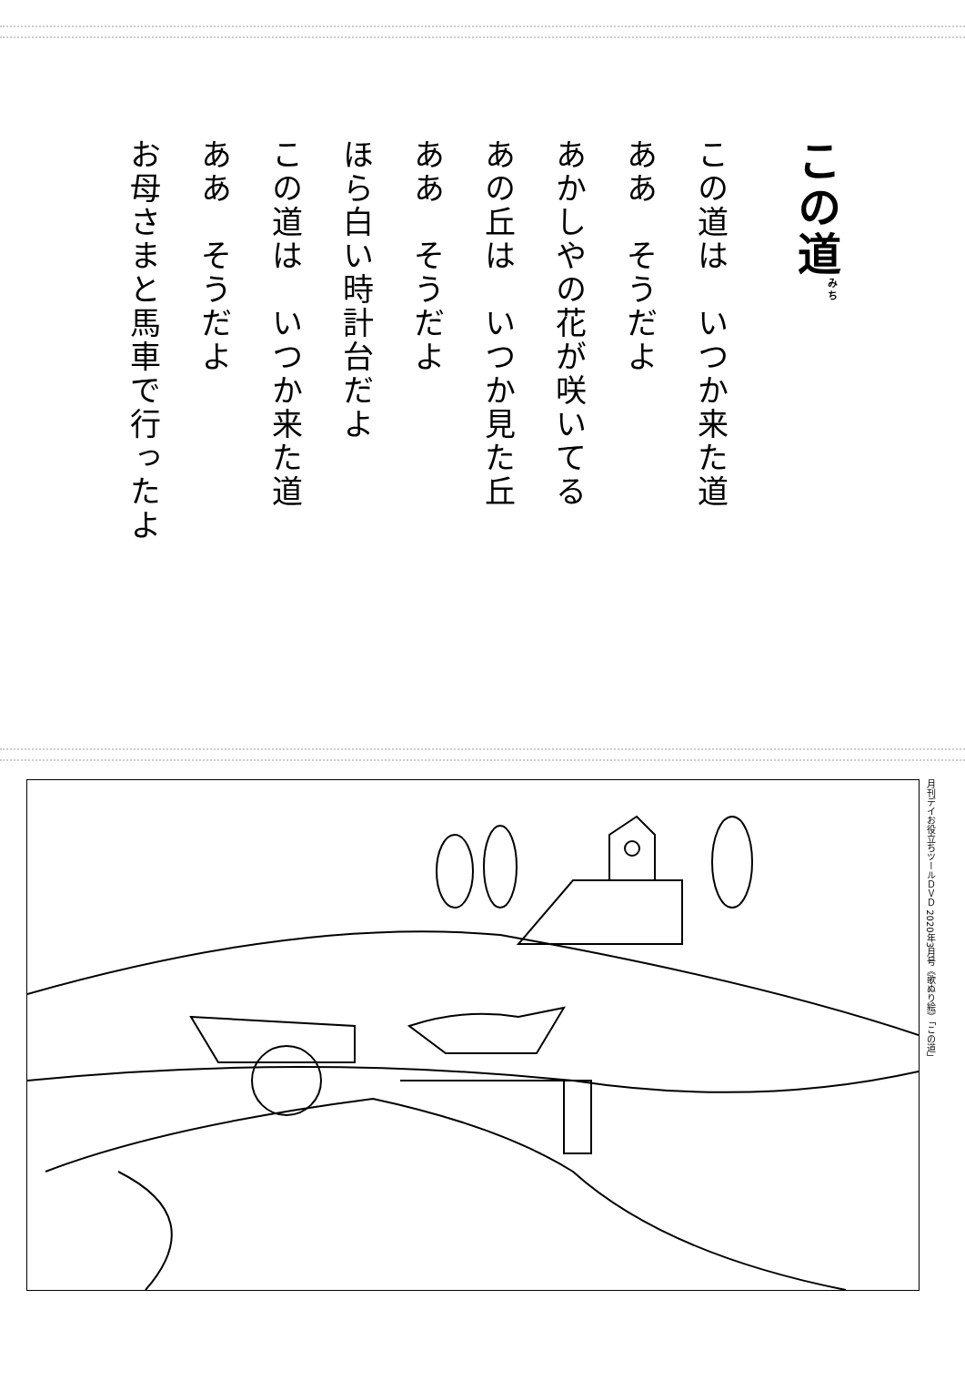この道<sup>みち</sup>
この道は　いつか来た道
ああ　そうだよ
あかしやの花が咲いてる
あの丘は　いつか見た丘
ああ　そうだよ
ほら白い時計台だよ
この道は　いつか来た道
ああ　そうだよ
お母さまと馬車で行ったよ
月刊デイお役立ちツールＤＶＤ 2020年3月号《歌ぬり絵》「この道」